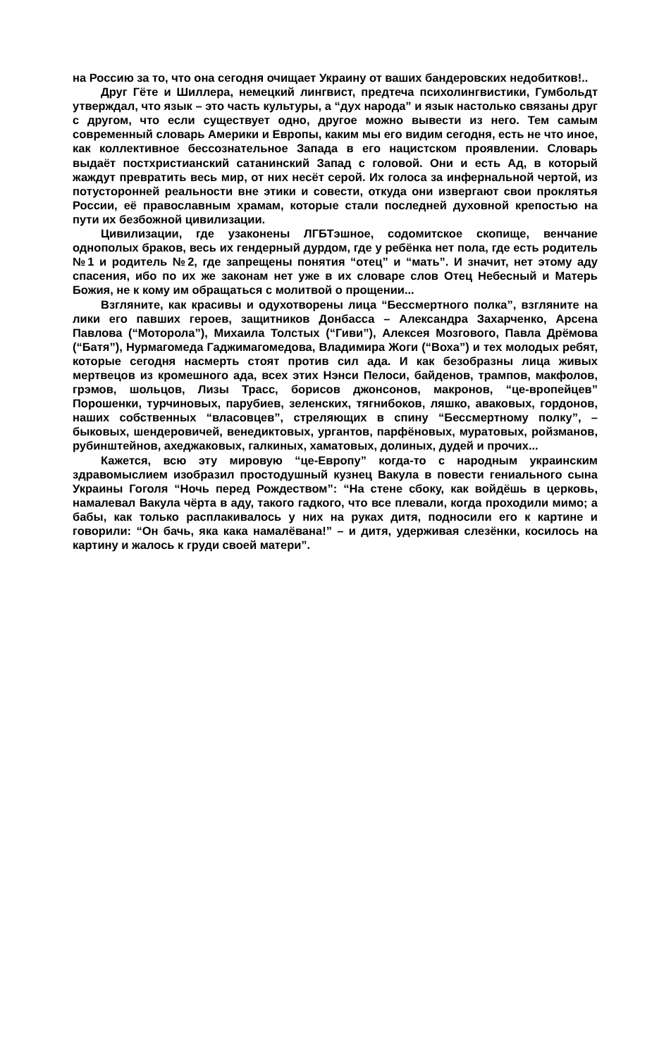на Россию за то, что она сегодня очищает Украину от ваших бандеровских недобитков!..
Друг Гёте и Шиллера, немецкий лингвист, предтеча психолингвистики, Гумбольдт утверждал, что язык – это часть культуры, а “дух народа” и язык настолько связаны друг с другом, что если существует одно, другое можно вывести из него. Тем самым современный словарь Америки и Европы, каким мы его видим сегодня, есть не что иное, как коллективное бессознательное Запада в его нацистском проявлении. Словарь выдаёт постхристианский сатанинский Запад с головой. Они и есть Ад, в который жаждут превратить весь мир, от них несёт серой. Их голоса за инфернальной чертой, из потусторонней реальности вне этики и совести, откуда они извергают свои проклятья России, её православным храмам, которые стали последней духовной крепостью на пути их безбожной цивилизации.
Цивилизации, где узаконены ЛГБТэшное, содомитское скопище, венчание однополых браков, весь их гендерный дурдом, где у ребёнка нет пола, где есть родитель №1 и родитель №2, где запрещены понятия “отец” и “мать”. И значит, нет этому аду спасения, ибо по их же законам нет уже в их словаре слов Отец Небесный и Матерь Божия, не к кому им обращаться с молитвой о прощении...
Взгляните, как красивы и одухотворены лица “Бессмертного полка”, взгляните на лики его павших героев, защитников Донбасса – Александра Захарченко, Арсена Павлова (“Моторола”), Михаила Толстых (“Гиви”), Алексея Мозгового, Павла Дрёмова (“Батя”), Нурмагомеда Гаджимагомедова, Владимира Жоги (“Воха”) и тех молодых ребят, которые сегодня насмерть стоят против сил ада. И как безобразны лица живых мертвецов из кромешного ада, всех этих Нэнси Пелоси, байденов, трампов, макфолов, грэмов, шольцов, Лизы Трасс, борисов джонсонов, макронов, “це-вропейцев” Порошенки, турчиновых, парубиев, зеленских, тягнибоков, ляшко, аваковых, гордонов, наших собственных “власовцев”, стреляющих в спину “Бессмертному полку”, – быковых, шендеровичей, венедиктовых, ургантов, парфёновых, муратовых, ройзманов, рубинштейнов, ахеджаковых, галкиных, хаматовых, долиных, дудей и прочих...
Кажется, всю эту мировую “це-Европу” когда-то с народным украинским здравомыслием изобразил простодушный кузнец Вакула в повести гениального сына Украины Гоголя “Ночь перед Рождеством”: “На стене сбоку, как войдёшь в церковь, намалевал Вакула чёрта в аду, такого гадкого, что все плевали, когда проходили мимо; а бабы, как только расплакивалось у них на руках дитя, подносили его к картине и говорили: “Он бачь, яка кака намалёвана!” – и дитя, удерживая слезёнки, косилось на картину и жалось к груди своей матери”.